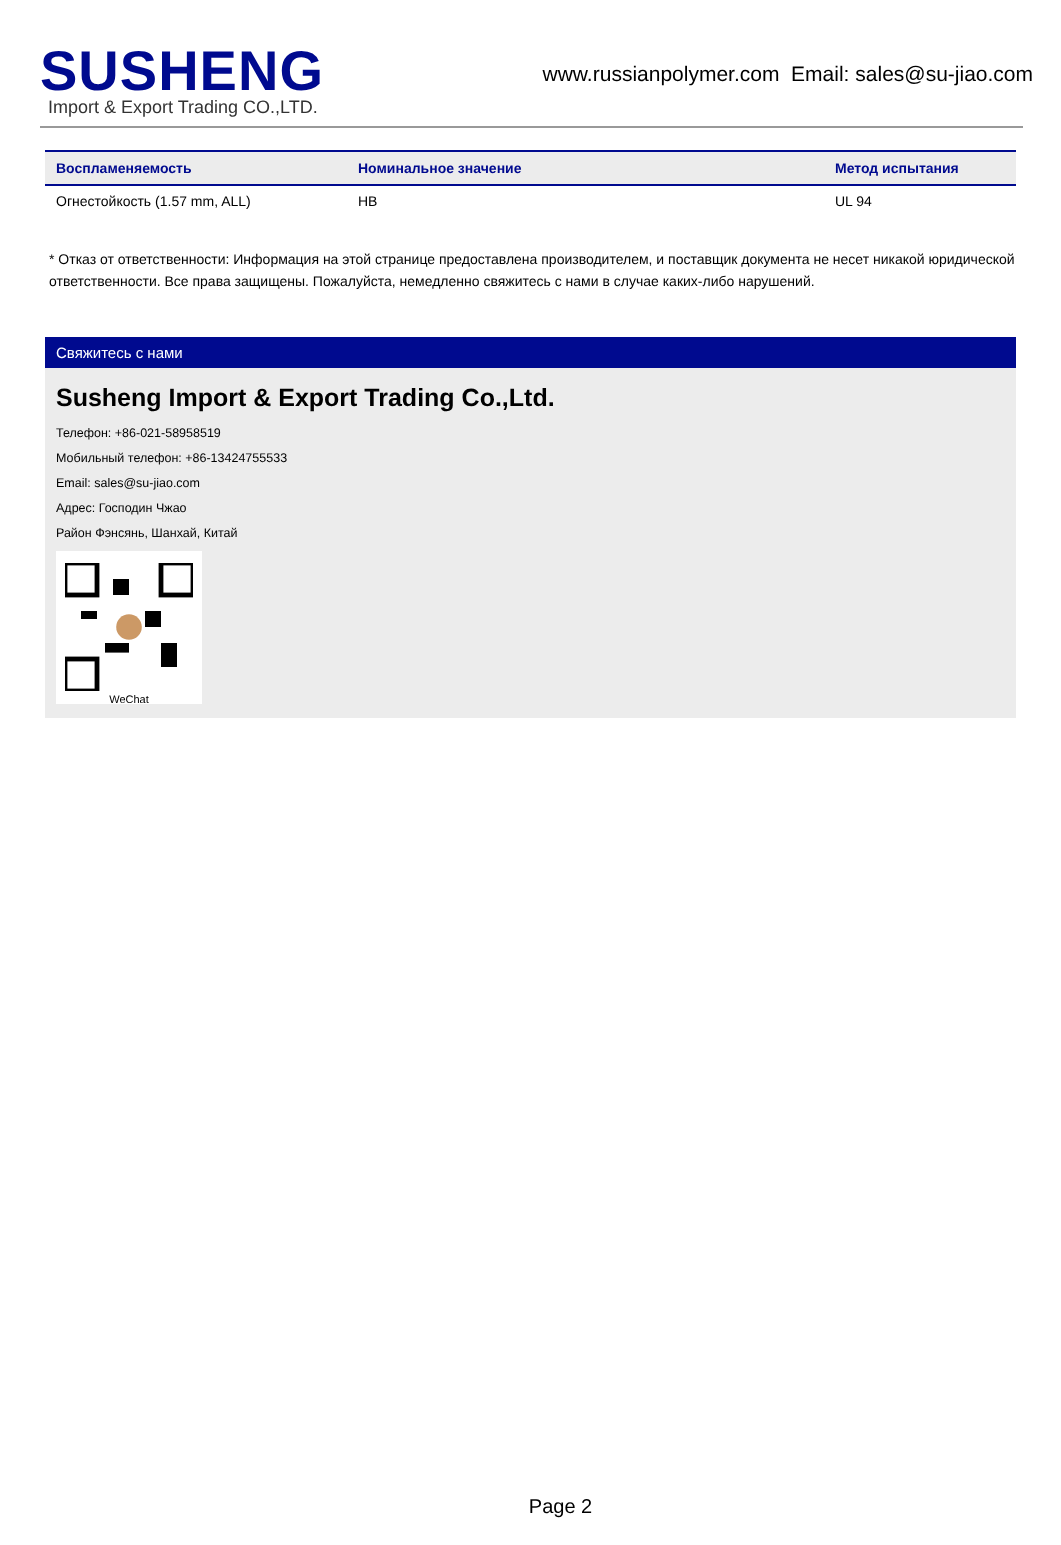SUSHENG
Import & Export Trading CO.,LTD.
www.russianpolymer.com Email: sales@su-jiao.com
| Воспламеняемость | Номинальное значение | Метод испытания |
| --- | --- | --- |
| Огнестойкость (1.57 mm, ALL) | HB | UL 94 |
* Отказ от ответственности: Информация на этой странице предоставлена производителем, и поставщик документа не несет никакой юридической ответственности. Все права защищены. Пожалуйста, немедленно свяжитесь с нами в случае каких-либо нарушений.
Свяжитесь с нами
Susheng Import & Export Trading Co.,Ltd.
Телефон: +86-021-58958519
Мобильный телефон: +86-13424755533
Email: sales@su-jiao.com
Адрес: Господин Чжао
Район Фэнсянь, Шанхай, Китай
WeChat
Page 2